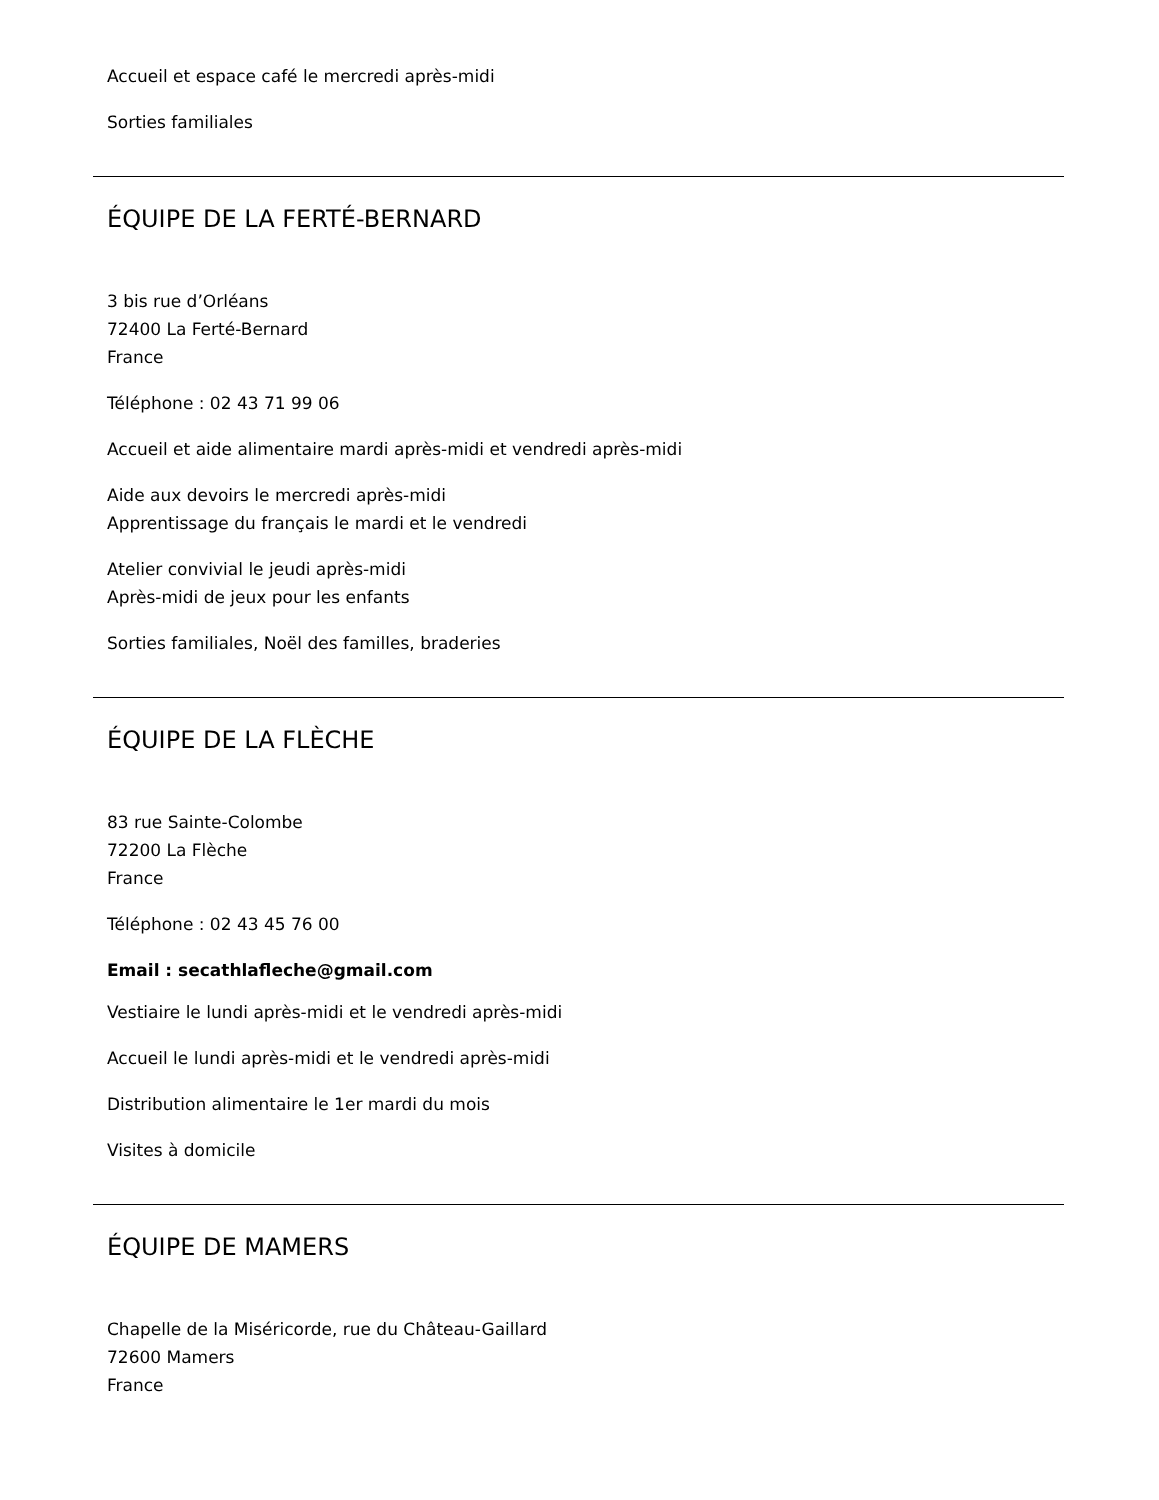Accueil et espace café le mercredi après-midi
Sorties familiales
ÉQUIPE DE LA FERTÉ-BERNARD
3 bis rue d’Orléans
72400 La Ferté-Bernard
France
Téléphone : 02 43 71 99 06
Accueil et aide alimentaire mardi après-midi et vendredi après-midi
Aide aux devoirs le mercredi après-midi
Apprentissage du français le mardi et le vendredi
Atelier convivial le jeudi après-midi
Après-midi de jeux pour les enfants
Sorties familiales, Noël des familles, braderies
ÉQUIPE DE LA FLÈCHE
83 rue Sainte-Colombe
72200 La Flèche
France
Téléphone : 02 43 45 76 00
Email : secathlafleche@gmail.com
Vestiaire le lundi après-midi et le vendredi après-midi
Accueil le lundi après-midi et le vendredi après-midi
Distribution alimentaire le 1er mardi du mois
Visites à domicile
ÉQUIPE DE MAMERS
Chapelle de la Miséricorde, rue du Château-Gaillard
72600 Mamers
France